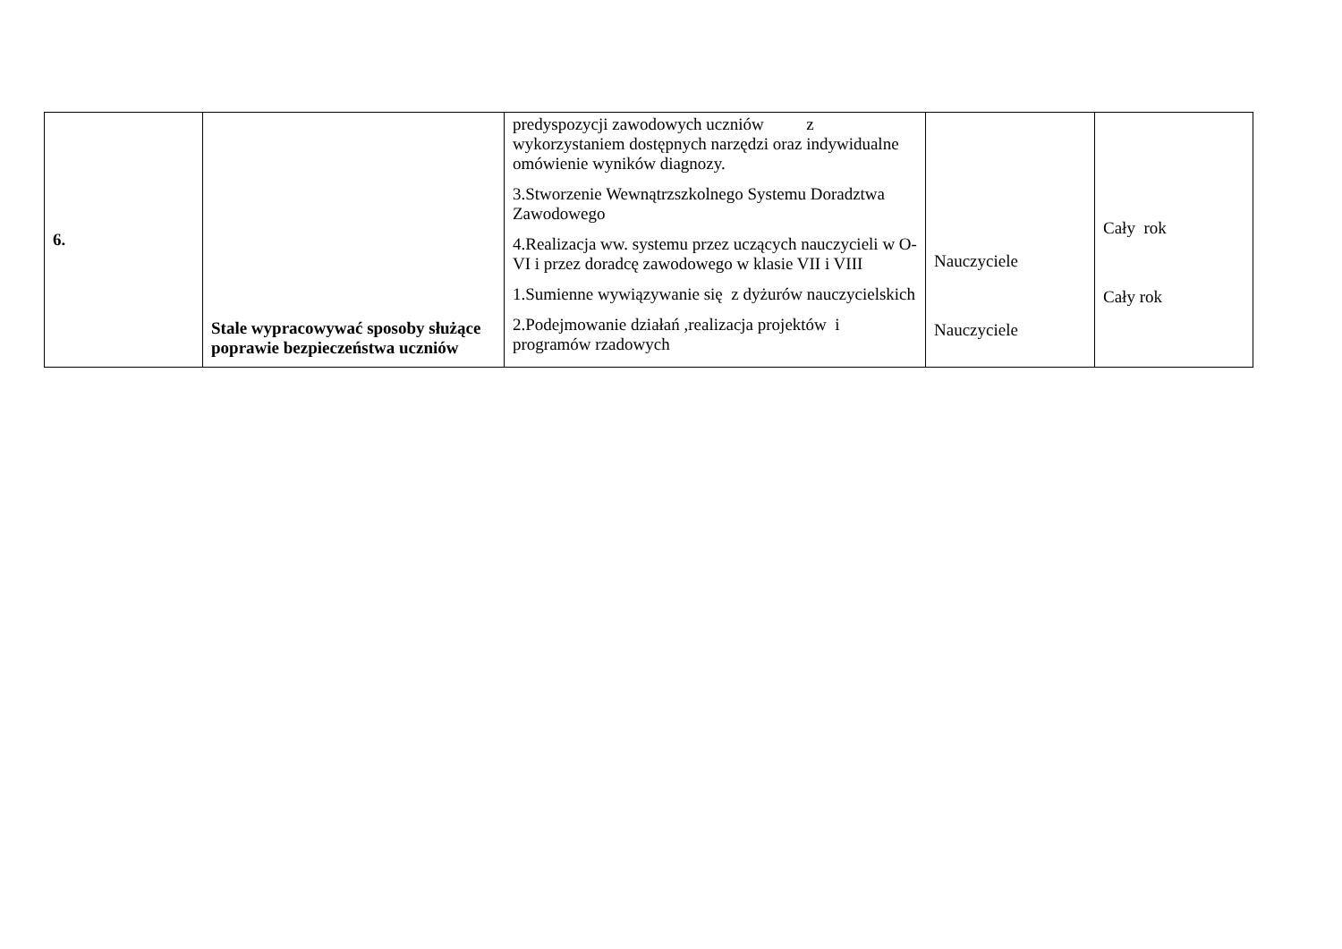| 6. | Stale wypracowywać sposoby służące poprawie bezpieczeństwa uczniów | predyspozycji zawodowych uczniów z wykorzystaniem dostępnych narzędzi oraz indywidualne omówienie wyników diagnozy. 3.Stworzenie Wewnątrzszkolnego Systemu Doradztwa Zawodowego 4.Realizacja ww. systemu przez uczących nauczycieli w O-VI i przez doradcę zawodowego w klasie VII i VIII 1.Sumienne wywiązywanie się z dyżurów nauczycielskich 2.Podejmowanie działań ,realizacja projektów i programów rzadowych | Nauczyciele Nauczyciele | Cały rok Cały rok |